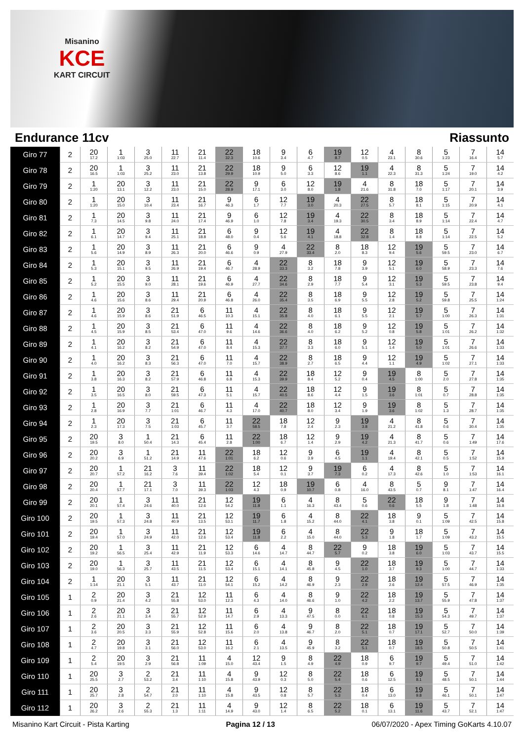Misanino
KCE
KART CIRCUIT
Endurance 11cv Riassunto
| Giro 77 | 2 | 20 17.2 | 1 1:03 | 3 25.0 | 11 22.7 | 21 11.4 | 22 32.3 | 18 10.6 | 9 3.4 | 6 4.7 | 19 8.7 | 12 0.5 | 4 23.1 | 8 30.6 | 5 1:23 | 7 16.4 | 14 5.7 |
| Giro 78 | 2 | 20 16.5 | 1 1:03 | 3 25.2 | 11 23.0 | 21 13.8 | 22 29.9 | 18 10.9 | 9 5.0 | 6 3.3 | 12 8.6 | 19 1.1 | 4 22.3 | 8 31.3 | 5 1:24 | 7 19.0 | 14 4.2 |
| Giro 79 | 2 | 1 1:20 | 20 13.1 | 3 12.2 | 11 23.0 | 21 15.0 | 22 28.9 | 9 17.1 | 6 3.0 | 12 8.0 | 19 1.8 | 4 21.6 | 8 31.8 | 18 7.0 | 5 1:17 | 7 20.1 | 14 3.9 |
| Giro 80 | 2 | 1 1:20 | 20 15.0 | 3 10.4 | 11 23.4 | 21 16.7 | 9 46.3 | 6 1.7 | 12 7.7 | 19 3.0 | 4 20.3 | 22 27.5 | 8 5.7 | 18 8.1 | 5 1:15 | 7 20.9 | 14 4.1 |
| Giro 81 | 2 | 1 7.3 | 20 14.5 | 3 9.8 | 11 24.0 | 21 17.4 | 9 46.9 | 6 1.0 | 12 7.8 | 19 3.4 | 4 19.3 | 22 30.5 | 8 3.4 | 18 8.9 | 5 1:14 | 7 22.4 | 14 4.7 |
| Giro 82 | 2 | 1 6.1 | 20 14.7 | 3 9.4 | 11 25.1 | 21 18.8 | 6 48.0 | 9 0.4 | 12 5.6 | 19 4.1 | 4 18.8 | 22 32.8 | 8 1.4 | 18 8.8 | 5 1:14 | 7 22.5 | 14 5.2 |
| Giro 83 | 2 | 1 5.6 | 20 14.9 | 3 8.9 | 11 26.3 | 21 20.0 | 6 46.6 | 9 0.9 | 4 27.9 | 22 33.4 | 8 2.0 | 18 8.3 | 12 9.4 | 19 5.6 | 5 59.5 | 7 23.0 | 14 6.7 |
| Giro 84 | 2 | 1 5.3 | 20 15.1 | 3 9.5 | 11 26.9 | 21 19.4 | 6 46.7 | 4 28.9 | 22 33.3 | 8 3.2 | 18 7.8 | 9 3.9 | 12 5.1 | 19 6.0 | 5 58.9 | 7 23.3 | 14 7.6 |
| Giro 85 | 2 | 1 5.2 | 20 15.5 | 3 9.0 | 11 28.1 | 21 19.6 | 6 46.9 | 4 27.7 | 22 34.6 | 8 2.9 | 18 7.7 | 9 5.4 | 12 3.1 | 19 5.3 | 5 59.5 | 7 23.8 | 14 9.4 |
| Giro 86 | 2 | 1 4.6 | 20 15.6 | 3 8.6 | 11 29.4 | 21 20.9 | 6 46.8 | 4 26.0 | 22 35.4 | 8 3.5 | 18 6.9 | 9 5.5 | 12 2.8 | 19 5.2 | 5 59.8 | 7 25.5 | 14 1:24 |
| Giro 87 | 2 | 1 4.6 | 20 15.9 | 3 8.6 | 21 51.9 | 6 46.5 | 11 10.3 | 4 15.1 | 22 35.8 | 8 4.0 | 18 6.1 | 9 5.5 | 12 2.1 | 19 5.7 | 5 1:00 | 7 26.3 | 14 1:31 |
| Giro 88 | 2 | 1 4.5 | 20 15.9 | 3 8.5 | 21 53.4 | 6 47.0 | 11 9.6 | 4 14.6 | 22 36.6 | 8 4.0 | 18 6.2 | 9 5.2 | 12 0.8 | 19 5.8 | 5 1:01 | 7 26.2 | 14 1:32 |
| Giro 89 | 2 | 1 4.1 | 20 16.2 | 3 8.2 | 21 54.9 | 6 47.0 | 11 8.4 | 4 15.3 | 22 37.7 | 8 3.3 | 18 6.0 | 9 5.1 | 12 1.4 | 19 5.0 | 5 1:01 | 7 26.6 | 14 1:33 |
| Giro 90 | 2 | 1 4.0 | 20 16.2 | 3 8.3 | 21 56.3 | 6 47.0 | 11 7.0 | 4 15.7 | 22 38.9 | 8 2.7 | 18 6.5 | 9 4.4 | 12 1.1 | 19 4.9 | 5 1:02 | 7 27.1 | 14 1:33 |
| Giro 91 | 2 | 1 3.8 | 20 16.3 | 3 8.2 | 21 57.9 | 6 46.8 | 11 6.8 | 4 15.3 | 22 39.9 | 18 8.4 | 12 5.2 | 9 0.4 | 19 4.5 | 8 1:00 | 5 2.0 | 7 27.8 | 14 1:35 |
| Giro 92 | 2 | 1 3.5 | 20 16.5 | 3 8.0 | 21 59.5 | 6 47.3 | 11 5.1 | 4 15.7 | 22 40.5 | 18 8.6 | 12 4.4 | 9 1.5 | 19 3.6 | 8 1:01 | 5 0.7 | 7 28.8 | 14 1:35 |
| Giro 93 | 2 | 1 2.8 | 20 16.9 | 3 7.7 | 21 1:01 | 6 46.7 | 11 4.3 | 4 17.0 | 22 40.7 | 18 8.0 | 12 3.4 | 9 1.9 | 19 3.6 | 8 1:02 | 5 1.3 | 7 28.7 | 14 1:35 |
| Giro 94 | 2 | 1 2.3 | 20 17.3 | 3 7.5 | 21 1:03 | 6 45.7 | 11 3.7 | 22 58.5 | 18 7.8 | 12 2.4 | 9 2.3 | 19 3.8 | 4 21.2 | 8 41.8 | 5 0.6 | 7 30.4 | 14 1:35 |
| Giro 95 | 2 | 20 19.5 | 3 8.0 | 1 50.4 | 21 14.3 | 6 45.4 | 11 2.8 | 22 1:00 | 18 6.7 | 12 1.4 | 9 2.9 | 19 4.2 | 4 21.3 | 8 41.7 | 5 0.6 | 7 1:49 | 14 17.6 |
| Giro 96 | 2 | 20 20.2 | 3 6.9 | 1 51.2 | 21 14.9 | 11 47.6 | 22 1:01 | 18 6.2 | 12 0.6 | 9 3.9 | 6 4.5 | 19 1.1 | 4 19.4 | 8 42.1 | 5 0.5 | 7 1:52 | 14 15.9 |
| Giro 97 | 2 | 20 20.7 | 1 57.2 | 21 16.2 | 3 7.6 | 11 39.4 | 22 1:02 | 18 5.4 | 12 0.1 | 9 3.7 | 19 7.3 | 6 0.2 | 4 17.3 | 8 42.6 | 5 1.0 | 7 1:53 | 14 16.1 |
| Giro 98 | 2 | 20 20.4 | 1 57.7 | 21 17.1 | 3 7.0 | 11 39.3 | 22 1:03 | 12 4.3 | 18 0.9 | 19 10.7 | 6 0.8 | 4 16.0 | 8 43.5 | 5 0.7 | 9 8.1 | 7 1:47 | 14 16.4 |
| Giro 99 | 2 | 20 20.1 | 1 57.4 | 3 24.6 | 11 40.0 | 21 12.6 | 12 54.2 | 19 11.8 | 6 1.1 | 4 16.3 | 8 43.4 | 5 0.6 | 22 0.6 | 18 5.5 | 9 1.8 | 7 1:48 | 14 16.8 |
| Giro 100 | 2 | 20 19.5 | 1 57.3 | 3 24.8 | 11 40.9 | 21 13.5 | 12 53.1 | 19 11.7 | 6 1.8 | 4 15.2 | 8 44.0 | 22 4.1 | 18 3.8 | 9 0.1 | 5 1:09 | 7 42.5 | 14 15.8 |
| Giro 101 | 2 | 20 19.4 | 1 57.0 | 3 24.9 | 11 42.0 | 21 12.6 | 12 53.4 | 19 11.8 | 6 2.2 | 4 15.0 | 8 44.0 | 22 5.3 | 9 1.8 | 18 1.7 | 5 1:09 | 7 43.2 | 14 15.5 |
| Giro 102 | 2 | 20 19.2 | 1 56.5 | 3 25.4 | 11 42.9 | 21 11.9 | 12 53.3 | 6 14.6 | 4 14.7 | 8 44.7 | 22 5.7 | 9 0.2 | 18 3.8 | 19 6.0 | 5 1:03 | 7 43.7 | 14 15.5 |
| Giro 103 | 2 | 20 19.0 | 1 56.3 | 3 25.7 | 11 43.5 | 21 11.5 | 12 53.4 | 6 15.1 | 4 14.1 | 8 45.8 | 9 4.5 | 22 1.0 | 18 3.7 | 19 9.3 | 5 1:00 | 7 44.7 | 14 1:33 |
| Giro 104 | 2 | 1 1:14 | 20 21.1 | 3 5.1 | 11 43.7 | 21 11.0 | 12 54.1 | 6 15.2 | 4 14.2 | 8 46.9 | 9 2.3 | 22 2.9 | 18 2.6 | 19 12.4 | 5 57.5 | 7 46.9 | 14 1:35 |
| Giro 105 | 1 | 2 0.9 | 20 21.4 | 3 4.2 | 21 55.8 | 12 53.0 | 11 12.3 | 6 4.3 | 4 14.0 | 8 46.6 | 9 1.0 | 22 4.2 | 18 2.2 | 19 13.7 | 5 55.9 | 7 47.8 | 14 1:37 |
| Giro 106 | 1 | 2 2.6 | 20 21.1 | 3 3.4 | 21 55.7 | 12 52.9 | 11 14.7 | 6 2.9 | 4 13.3 | 9 47.5 | 8 0.0 | 22 6.1 | 18 0.8 | 19 15.3 | 5 54.3 | 7 49.7 | 14 1:37 |
| Giro 107 | 1 | 2 3.6 | 20 20.5 | 3 3.3 | 21 55.9 | 12 52.8 | 11 15.6 | 6 2.0 | 4 13.8 | 9 46.7 | 8 2.0 | 22 5.1 | 18 0.7 | 19 17.1 | 5 52.7 | 7 50.0 | 14 1:39 |
| Giro 108 | 1 | 2 4.7 | 20 19.8 | 3 3.1 | 21 56.0 | 12 53.0 | 11 16.2 | 6 2.1 | 4 13.5 | 9 45.9 | 8 3.2 | 22 5.1 | 18 0.7 | 19 18.5 | 5 50.8 | 7 50.5 | 14 1:41 |
| Giro 109 | 1 | 2 5.4 | 20 19.5 | 3 2.9 | 21 56.8 | 11 1:09 | 4 15.0 | 12 43.4 | 9 1.5 | 8 4.9 | 22 4.9 | 18 0.9 | 6 9.7 | 19 9.7 | 5 49.4 | 7 51.0 | 14 1:42 |
| Giro 110 | 1 | 20 25.5 | 3 2.7 | 2 53.2 | 21 3.4 | 11 1:10 | 4 15.8 | 9 43.9 | 12 0.3 | 8 5.0 | 22 5.4 | 18 0.6 | 6 12.5 | 19 8.1 | 5 48.5 | 7 50.1 | 14 1:44 |
| Giro 111 | 1 | 20 25.7 | 3 2.8 | 2 54.7 | 21 2.0 | 11 1:10 | 4 15.8 | 9 43.5 | 12 0.8 | 8 5.7 | 22 5.3 | 18 0.4 | 6 13.0 | 19 9.8 | 5 46.1 | 7 50.1 | 14 1:47 |
| Giro 112 | 1 | 20 26.2 | 3 2.6 | 2 55.3 | 21 1.3 | 11 1:11 | 4 14.9 | 9 43.0 | 12 1.4 | 8 6.5 | 22 5.2 | 18 0.1 | 6 13.1 | 19 11.6 | 5 43.7 | 7 52.1 | 14 1:47 |
Misanino Kart Circuit - Pista Karting Pagina 12 / 13 06/07/2020 - Apex Timing GoKarts 4.10.07